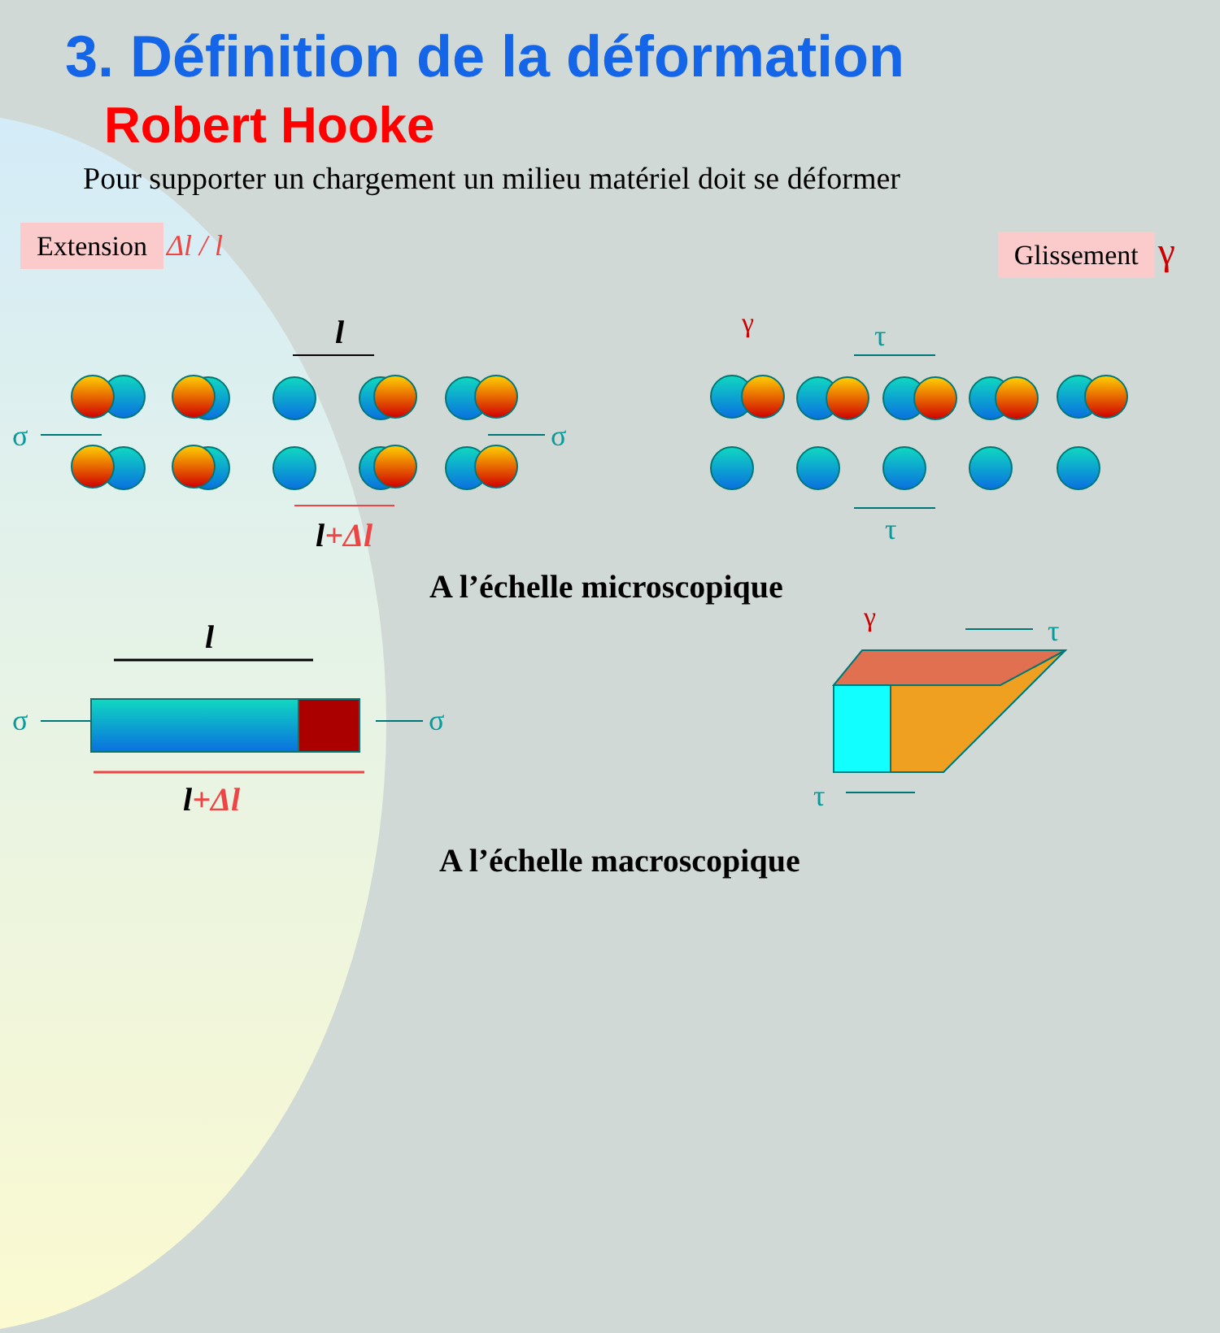3. Définition de la déformation
Robert Hooke
Pour supporter un chargement un milieu matériel doit se déformer
Extension Δl / l Glissement γ
l
l+Δl
σ σ
σ σ
γ τ
τ
A l’échelle microscopique
l
l+Δl
γ τ
τ
A l’échelle macroscopique